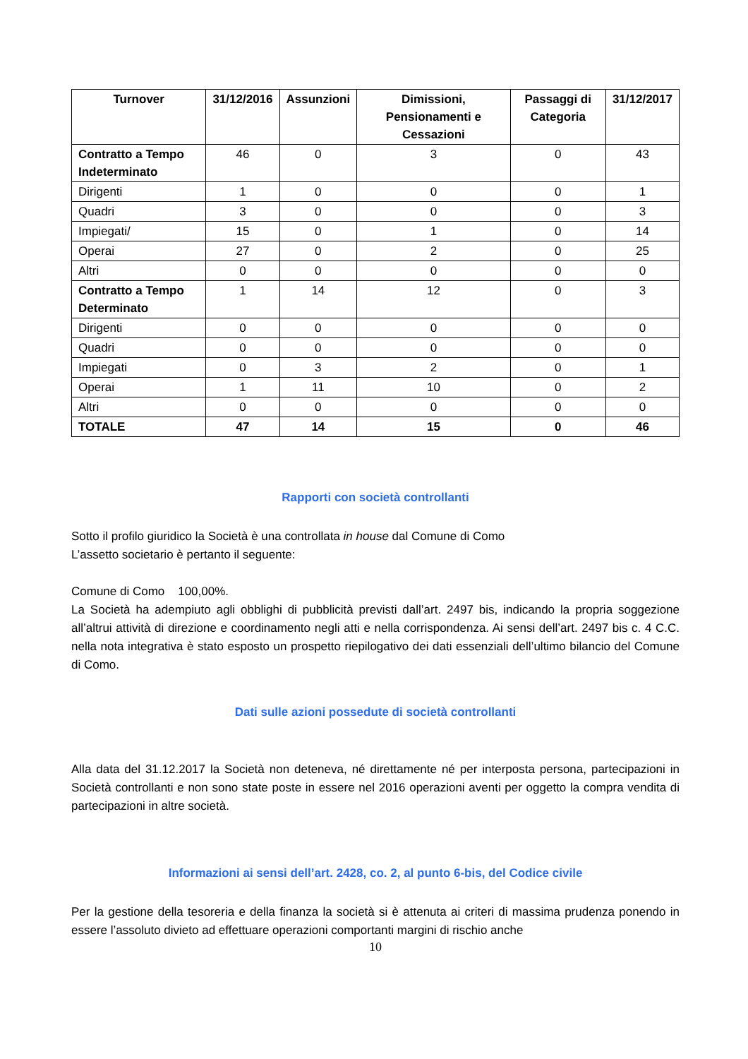| Turnover | 31/12/2016 | Assunzioni | Dimissioni, Pensionamenti e Cessazioni | Passaggi di Categoria | 31/12/2017 |
| --- | --- | --- | --- | --- | --- |
| Contratto a Tempo Indeterminato | 46 | 0 | 3 | 0 | 43 |
| Dirigenti | 1 | 0 | 0 | 0 | 1 |
| Quadri | 3 | 0 | 0 | 0 | 3 |
| Impiegati/ | 15 | 0 | 1 | 0 | 14 |
| Operai | 27 | 0 | 2 | 0 | 25 |
| Altri | 0 | 0 | 0 | 0 | 0 |
| Contratto a Tempo Determinato | 1 | 14 | 12 | 0 | 3 |
| Dirigenti | 0 | 0 | 0 | 0 | 0 |
| Quadri | 0 | 0 | 0 | 0 | 0 |
| Impiegati | 0 | 3 | 2 | 0 | 1 |
| Operai | 1 | 11 | 10 | 0 | 2 |
| Altri | 0 | 0 | 0 | 0 | 0 |
| TOTALE | 47 | 14 | 15 | 0 | 46 |
Rapporti con società controllanti
Sotto il profilo giuridico la Società è una controllata in house dal Comune di Como
L’assetto societario è pertanto il seguente:
Comune di Como 100,00%.
La Società ha adempiuto agli obblighi di pubblicità previsti dall’art. 2497 bis, indicando la propria soggezione all’altrui attività di direzione e coordinamento negli atti e nella corrispondenza. Ai sensi dell’art. 2497 bis c. 4 C.C. nella nota integrativa è stato esposto un prospetto riepilogativo dei dati essenziali dell’ultimo bilancio del Comune di Como.
Dati sulle azioni possedute di società controllanti
Alla data del 31.12.2017 la Società non deteneva, né direttamente né per interposta persona, partecipazioni in Società controllanti e non sono state poste in essere nel 2016 operazioni aventi per oggetto la compra vendita di partecipazioni in altre società.
Informazioni ai sensi dell’art. 2428, co. 2, al punto 6-bis, del Codice civile
Per la gestione della tesoreria e della finanza la società si è attenuta ai criteri di massima prudenza ponendo in essere l’assoluto divieto ad effettuare operazioni comportanti margini di rischio anche
10